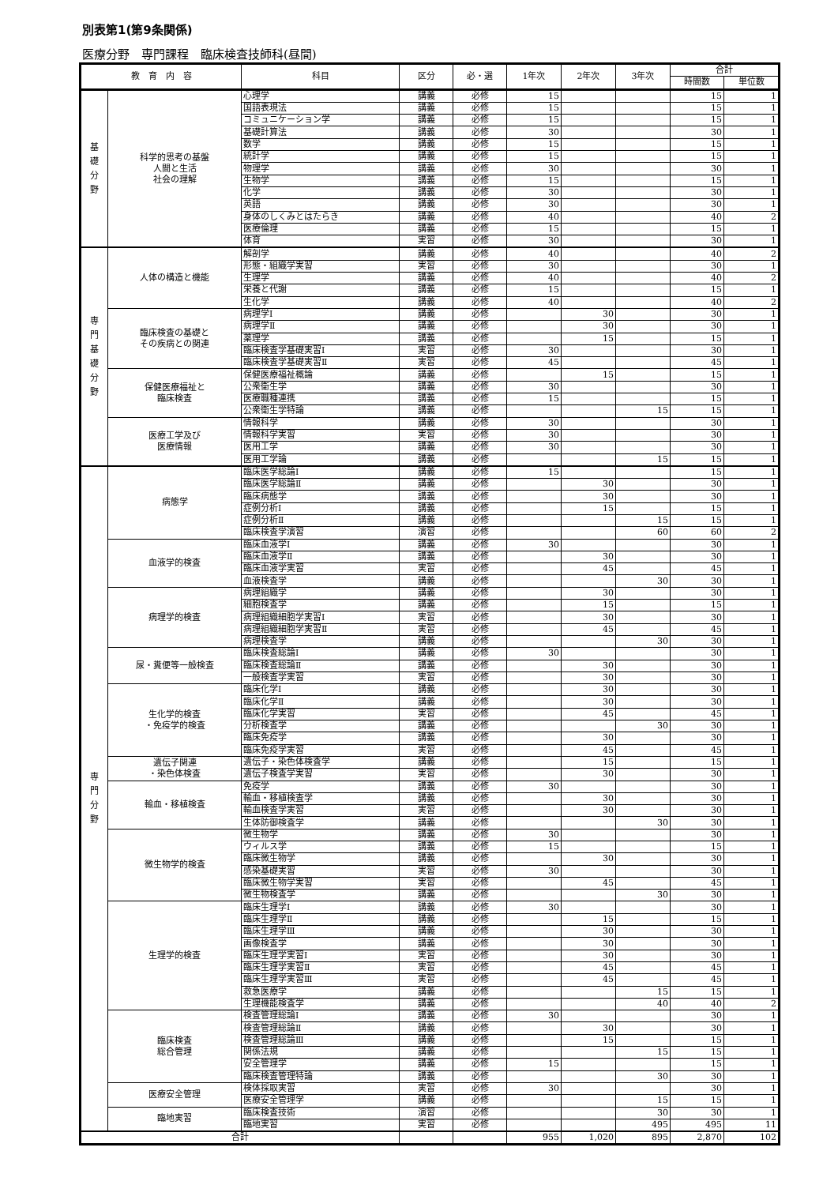別表第1(第9条関係)
医療分野　専門課程　臨床検査技師科(昼間)
| 教 育 内 容 | | 科目 | 区分 | 必・選 | 1年次 | 2年次 | 3年次 | 合計 | |
| --- | --- | --- | --- | --- | --- | --- | --- | --- | --- |
| | | | | | | | | 時間数 | 単位数 |
| 基 礎 分 野 | 科学的思考の基盤 人間と生活 社会の理解 | 心理学 | 講義 | 必修 | 15 | | | 15 | 1 |
| | | 国語表現法 | 講義 | 必修 | 15 | | | 15 | 1 |
| | | コミュニケーション学 | 講義 | 必修 | 15 | | | 15 | 1 |
| | | 基礎計算法 | 講義 | 必修 | 30 | | | 30 | 1 |
| | | 数学 | 講義 | 必修 | 15 | | | 15 | 1 |
| | | 統計学 | 講義 | 必修 | 15 | | | 15 | 1 |
| | | 物理学 | 講義 | 必修 | 30 | | | 30 | 1 |
| | | 生物学 | 講義 | 必修 | 15 | | | 15 | 1 |
| | | 化学 | 講義 | 必修 | 30 | | | 30 | 1 |
| | | 英語 | 講義 | 必修 | 30 | | | 30 | 1 |
| | | 身体のしくみとはたらき | 講義 | 必修 | 40 | | | 40 | 2 |
| | | 医療倫理 | 講義 | 必修 | 15 | | | 15 | 1 |
| | | 体育 | 実習 | 必修 | 30 | | | 30 | 1 |
| 専 門 基 礎 分 野 | 人体の構造と機能 | 解剖学 | 講義 | 必修 | 40 | | | 40 | 2 |
| | | 形態・組織学実習 | 実習 | 必修 | 30 | | | 30 | 1 |
| | | 生理学 | 講義 | 必修 | 40 | | | 40 | 2 |
| | | 栄養と代謝 | 講義 | 必修 | 15 | | | 15 | 1 |
| | | 生化学 | 講義 | 必修 | 40 | | | 40 | 2 |
| | 臨床検査の基礎と その疾病との関連 | 病理学Ⅰ | 講義 | 必修 | | 30 | | 30 | 1 |
| | | 病理学Ⅱ | 講義 | 必修 | | 30 | | 30 | 1 |
| | | 薬理学 | 講義 | 必修 | | 15 | | 15 | 1 |
| | | 臨床検査学基礎実習Ⅰ | 実習 | 必修 | 30 | | | 30 | 1 |
| | | 臨床検査学基礎実習Ⅱ | 実習 | 必修 | 45 | | | 45 | 1 |
| | 保健医療福祉と 臨床検査 | 保健医療福祉概論 | 講義 | 必修 | | 15 | | 15 | 1 |
| | | 公衆衛生学 | 講義 | 必修 | 30 | | | 30 | 1 |
| | | 医療職種連携 | 講義 | 必修 | 15 | | | 15 | 1 |
| | | 公衆衛生学特論 | 講義 | 必修 | | | 15 | 15 | 1 |
| | 医療工学及び 医療情報 | 情報科学 | 講義 | 必修 | 30 | | | 30 | 1 |
| | | 情報科学実習 | 実習 | 必修 | 30 | | | 30 | 1 |
| | | 医用工学 | 講義 | 必修 | 30 | | | 30 | 1 |
| | | 医用工学論 | 講義 | 必修 | | | 15 | 15 | 1 |
| 専 門 分 野 | 病態学 | 臨床医学総論Ⅰ | 講義 | 必修 | 15 | | | 15 | 1 |
| | | 臨床医学総論Ⅱ | 講義 | 必修 | | 30 | | 30 | 1 |
| | | 臨床病態学 | 講義 | 必修 | | 30 | | 30 | 1 |
| | | 症例分析Ⅰ | 講義 | 必修 | | 15 | | 15 | 1 |
| | | 症例分析Ⅱ | 講義 | 必修 | | | 15 | 15 | 1 |
| | | 臨床検査学演習 | 演習 | 必修 | | | 60 | 60 | 2 |
| | 血液学的検査 | 臨床血液学Ⅰ | 講義 | 必修 | 30 | | | 30 | 1 |
| | | 臨床血液学Ⅱ | 講義 | 必修 | | 30 | | 30 | 1 |
| | | 臨床血液学実習 | 実習 | 必修 | | 45 | | 45 | 1 |
| | | 血液検査学 | 講義 | 必修 | | | 30 | 30 | 1 |
| | 病理学的検査 | 病理組織学 | 講義 | 必修 | | 30 | | 30 | 1 |
| | | 細胞検査学 | 講義 | 必修 | | 15 | | 15 | 1 |
| | | 病理組織細胞学実習Ⅰ | 実習 | 必修 | | 30 | | 30 | 1 |
| | | 病理組織細胞学実習Ⅱ | 実習 | 必修 | | 45 | | 45 | 1 |
| | | 病理検査学 | 講義 | 必修 | | | 30 | 30 | 1 |
| | 尿・糞便等一般検査 | 臨床検査総論Ⅰ | 講義 | 必修 | 30 | | | 30 | 1 |
| | | 臨床検査総論Ⅱ | 講義 | 必修 | | 30 | | 30 | 1 |
| | | 一般検査学実習 | 実習 | 必修 | | 30 | | 30 | 1 |
| | 生化学的検査 ・免疫学的検査 | 臨床化学Ⅰ | 講義 | 必修 | | 30 | | 30 | 1 |
| | | 臨床化学Ⅱ | 講義 | 必修 | | 30 | | 30 | 1 |
| | | 臨床化学実習 | 実習 | 必修 | | 45 | | 45 | 1 |
| | | 分析検査学 | 講義 | 必修 | | | 30 | 30 | 1 |
| | | 臨床免疫学 | 講義 | 必修 | | 30 | | 30 | 1 |
| | | 臨床免疫学実習 | 実習 | 必修 | | 45 | | 45 | 1 |
| | 遺伝子関連 ・染色体検査 | 遺伝子・染色体検査学 | 講義 | 必修 | | 15 | | 15 | 1 |
| | | 遺伝子検査学実習 | 実習 | 必修 | | 30 | | 30 | 1 |
| | 輸血・移植検査 | 免疫学 | 講義 | 必修 | 30 | | | 30 | 1 |
| | | 輸血・移植検査学 | 講義 | 必修 | | 30 | | 30 | 1 |
| | | 輸血検査学実習 | 実習 | 必修 | | 30 | | 30 | 1 |
| | | 生体防御検査学 | 講義 | 必修 | | | 30 | 30 | 1 |
| | 微生物学的検査 | 微生物学 | 講義 | 必修 | 30 | | | 30 | 1 |
| | | ウィルス学 | 講義 | 必修 | 15 | | | 15 | 1 |
| | | 臨床微生物学 | 講義 | 必修 | | 30 | | 30 | 1 |
| | | 感染基礎実習 | 実習 | 必修 | 30 | | | 30 | 1 |
| | | 臨床微生物学実習 | 実習 | 必修 | | 45 | | 45 | 1 |
| | | 微生物検査学 | 講義 | 必修 | | | 30 | 30 | 1 |
| | 生理学的検査 | 臨床生理学Ⅰ | 講義 | 必修 | 30 | | | 30 | 1 |
| | | 臨床生理学Ⅱ | 講義 | 必修 | | 15 | | 15 | 1 |
| | | 臨床生理学Ⅲ | 講義 | 必修 | | 30 | | 30 | 1 |
| | | 画像検査学 | 講義 | 必修 | | 30 | | 30 | 1 |
| | | 臨床生理学実習Ⅰ | 実習 | 必修 | | 30 | | 30 | 1 |
| | | 臨床生理学実習Ⅱ | 実習 | 必修 | | 45 | | 45 | 1 |
| | | 臨床生理学実習Ⅲ | 実習 | 必修 | | 45 | | 45 | 1 |
| | | 救急医療学 | 講義 | 必修 | | | 15 | 15 | 1 |
| | | 生理機能検査学 | 講義 | 必修 | | | 40 | 40 | 2 |
| | 臨床検査 総合管理 | 検査管理総論Ⅰ | 講義 | 必修 | 30 | | | 30 | 1 |
| | | 検査管理総論Ⅱ | 講義 | 必修 | | 30 | | 30 | 1 |
| | | 検査管理総論Ⅲ | 講義 | 必修 | | 15 | | 15 | 1 |
| | | 関係法規 | 講義 | 必修 | | | 15 | 15 | 1 |
| | | 安全管理学 | 講義 | 必修 | 15 | | | 15 | 1 |
| | | 臨床検査管理特論 | 講義 | 必修 | | | 30 | 30 | 1 |
| | 医療安全管理 | 検体採取実習 | 実習 | 必修 | 30 | | | 30 | 1 |
| | | 医療安全管理学 | 講義 | 必修 | | | 15 | 15 | 1 |
| | 臨地実習 | 臨床検査技術 | 演習 | 必修 | | | 30 | 30 | 1 |
| | | 臨地実習 | 実習 | 必修 | | | 495 | 495 | 11 |
| 合計 | | | | | 955 | 1,020 | 895 | 2,870 | 102 |